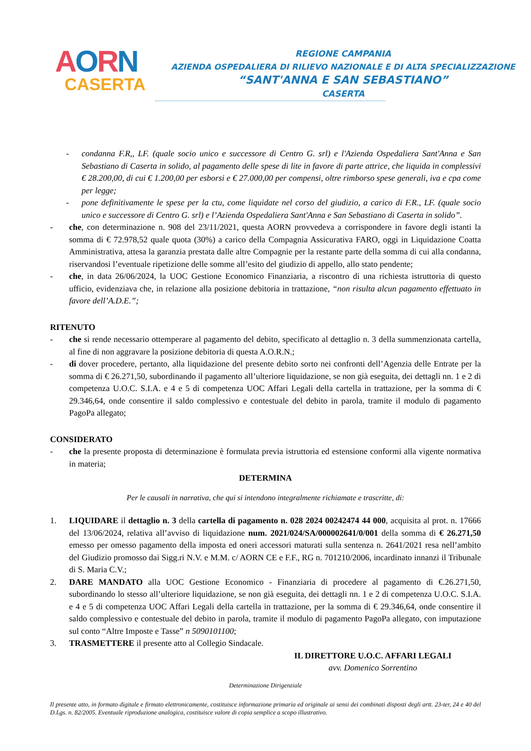AORN
CASERTA
REGIONE CAMPANIA
AZIENDA OSPEDALIERA DI RILIEVO NAZIONALE E DI ALTA SPECIALIZZAZIONE
“SANT'ANNA E SAN SEBASTIANO”
CASERTA
- condanna F.R,, LF. (quale socio unico e successore di Centro G. srl) e l'Azienda Ospedaliera Sant'Anna e San Sebastiano di Caserta in solido, al pagamento delle spese di lite in favore di parte attrice, che liquida in complessivi € 28.200,00, di cui € 1.200,00 per esborsi e € 27.000,00 per compensi, oltre rimborso spese generali, iva e cpa come per legge;
- pone definitivamente le spese per la ctu, come liquidate nel corso del giudizio, a carico di F.R., LF. (quale socio unico e successore di Centro G. srl) e l’Azienda Ospedaliera Sant'Anna e San Sebastiano di Caserta in solido”.
- che, con determinazione n. 908 del 23/11/2021, questa AORN provvedeva a corrispondere in favore degli istanti la somma di € 72.978,52 quale quota (30%) a carico della Compagnia Assicurativa FARO, oggi in Liquidazione Coatta Amministrativa, attesa la garanzia prestata dalle altre Compagnie per la restante parte della somma di cui alla condanna, riservandosi l’eventuale ripetizione delle somme all’esito del giudizio di appello, allo stato pendente;
- che, in data 26/06/2024, la UOC Gestione Economico Finanziaria, a riscontro di una richiesta istruttoria di questo ufficio, evidenziava che, in relazione alla posizione debitoria in trattazione, “non risulta alcun pagamento effettuato in favore dell’A.D.E.”;
RITENUTO
- che si rende necessario ottemperare al pagamento del debito, specificato al dettaglio n. 3 della summenzionata cartella, al fine di non aggravare la posizione debitoria di questa A.O.R.N.;
- di dover procedere, pertanto, alla liquidazione del presente debito sorto nei confronti dell’Agenzia delle Entrate per la somma di € 26.271,50, subordinando il pagamento all’ulteriore liquidazione, se non già eseguita, dei dettagli nn. 1 e 2 di competenza U.O.C. S.I.A. e 4 e 5 di competenza UOC Affari Legali della cartella in trattazione, per la somma di € 29.346,64, onde consentire il saldo complessivo e contestuale del debito in parola, tramite il modulo di pagamento PagoPa allegato;
CONSIDERATO
- che la presente proposta di determinazione è formulata previa istruttoria ed estensione conformi alla vigente normativa in materia;
DETERMINA
Per le causali in narrativa, che qui si intendono integralmente richiamate e trascritte, di:
1. LIQUIDARE il dettaglio n. 3 della cartella di pagamento n. 028 2024 00242474 44 000, acquisita al prot. n. 17666 del 13/06/2024, relativa all’avviso di liquidazione num. 2021/024/SA/000002641/0/001 della somma di € 26.271,50 emesso per omesso pagamento della imposta ed oneri accessori maturati sulla sentenza n. 2641/2021 resa nell’ambito del Giudizio promosso dai Sigg.ri N.V. e M.M. c/ AORN CE e F.F., RG n. 701210/2006, incardinato innanzi il Tribunale di S. Maria C.V.;
2. DARE MANDATO alla UOC Gestione Economico - Finanziaria di procedere al pagamento di €.26.271,50, subordinando lo stesso all’ulteriore liquidazione, se non già eseguita, dei dettagli nn. 1 e 2 di competenza U.O.C. S.I.A. e 4 e 5 di competenza UOC Affari Legali della cartella in trattazione, per la somma di € 29.346,64, onde consentire il saldo complessivo e contestuale del debito in parola, tramite il modulo di pagamento PagoPa allegato, con imputazione sul conto “Altre Imposte e Tasse” n 5090101100;
3. TRASMETTERE il presente atto al Collegio Sindacale.
IL DIRETTORE U.O.C. AFFARI LEGALI
avv. Domenico Sorrentino
Determinazione Dirigenziale
Il presente atto, in formato digitale e firmato elettronicamente, costituisce informazione primaria ed originale ai sensi dei combinati disposti degli artt. 23-ter, 24 e 40 del D.Lgs. n. 82/2005. Eventuale riproduzione analogica, costituisce valore di copia semplice a scopo illustrativo.